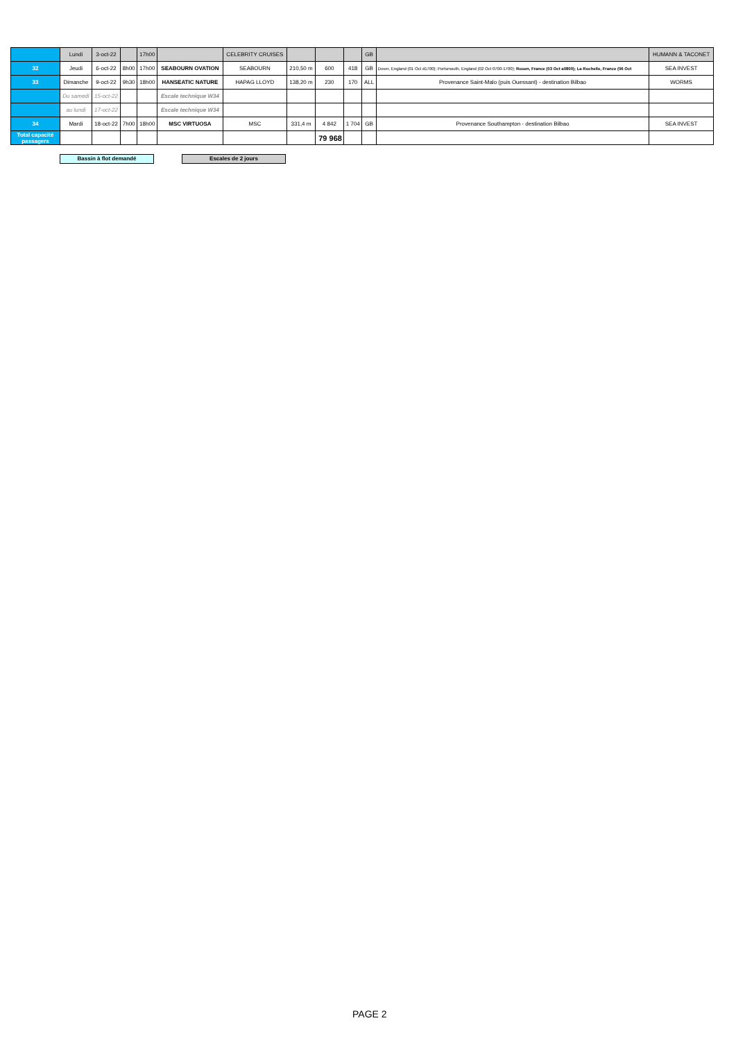| | Lundi | 3-oct-22 | | 17h00 | | CELEBRITY CRUISES | | | | GB | | HUMANN & TACONET |
| 32 | Jeudi | 6-oct-22 | 8h00 | 17h00 | SEABOURN OVATION | SEABOURN | 210,50 m | 600 | 418 | GB | Dover, England (01 Oct d1700); Portsmouth, England (02 Oct 0700-1700); Rouen, France (03 Oct a0800); La Rochelle, France (06 Oct | SEA INVEST |
| 33 | Dimanche | 9-oct-22 | 9h30 | 18h00 | HANSEATIC NATURE | HAPAG LLOYD | 138,20 m | 230 | 170 | ALL | Provenance Saint-Malo (puis Ouessant) - destination Bilbao | WORMS |
| | Du samedi | 15-oct-22 | | | Escale technique W34 | | | | | | | |
| | au lundi | 17-oct-22 | | | Escale technique W34 | | | | | | | |
| 34 | Mardi | 18-oct-22 | 7h00 | 18h00 | MSC VIRTUOSA | MSC | 331,4 m | 4 842 | 1 704 | GB | Provenance Southampton - destination Bilbao | SEA INVEST |
| Total capacité passagers | | | | | | | | 79 968 | | | | |
Bassin à flot demandé Escales de 2 jours
PAGE 2